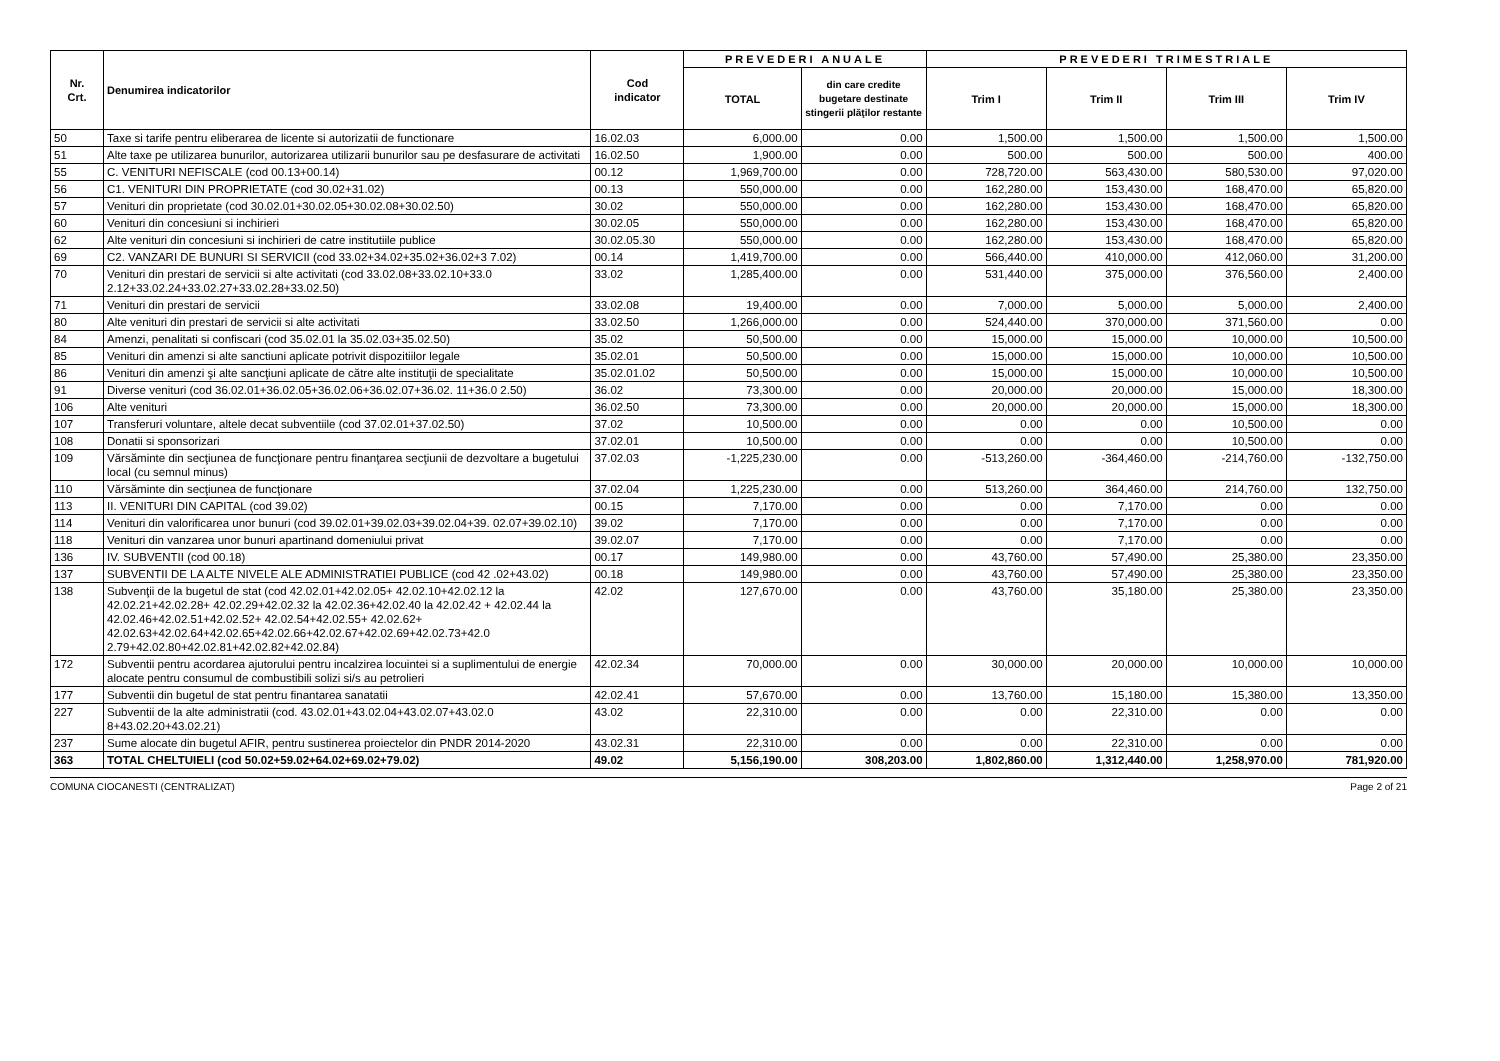| Nr. Crt. | Denumirea indicatorilor | Cod indicator | PREVEDERI ANUALE | | PREVEDERI TRIMESTRIALE | | | |
| --- | --- | --- | --- | --- | --- | --- | --- | --- |
| | | | TOTAL | din care credite bugetare destinate stingerii plăţilor restante | Trim I | Trim II | Trim III | Trim IV |
| 50 | Taxe si tarife pentru eliberarea de licente si autorizatii de functionare | 16.02.03 | 6,000.00 | 0.00 | 1,500.00 | 1,500.00 | 1,500.00 | 1,500.00 |
| 51 | Alte taxe pe utilizarea bunurilor, autorizarea utilizarii bunurilor sau pe desfasurare de activitati | 16.02.50 | 1,900.00 | 0.00 | 500.00 | 500.00 | 500.00 | 400.00 |
| 55 | C. VENITURI NEFISCALE (cod 00.13+00.14) | 00.12 | 1,969,700.00 | 0.00 | 728,720.00 | 563,430.00 | 580,530.00 | 97,020.00 |
| 56 | C1. VENITURI DIN PROPRIETATE (cod 30.02+31.02) | 00.13 | 550,000.00 | 0.00 | 162,280.00 | 153,430.00 | 168,470.00 | 65,820.00 |
| 57 | Venituri din proprietate (cod 30.02.01+30.02.05+30.02.08+30.02.50) | 30.02 | 550,000.00 | 0.00 | 162,280.00 | 153,430.00 | 168,470.00 | 65,820.00 |
| 60 | Venituri din concesiuni si inchirieri | 30.02.05 | 550,000.00 | 0.00 | 162,280.00 | 153,430.00 | 168,470.00 | 65,820.00 |
| 62 | Alte venituri din concesiuni si inchirieri de catre institutiile publice | 30.02.05.30 | 550,000.00 | 0.00 | 162,280.00 | 153,430.00 | 168,470.00 | 65,820.00 |
| 69 | C2. VANZARI DE BUNURI SI SERVICII (cod 33.02+34.02+35.02+36.02+3 7.02) | 00.14 | 1,419,700.00 | 0.00 | 566,440.00 | 410,000.00 | 412,060.00 | 31,200.00 |
| 70 | Venituri din prestari de servicii si alte activitati (cod 33.02.08+33.02.10+33.0 2.12+33.02.24+33.02.27+33.02.28+33.02.50) | 33.02 | 1,285,400.00 | 0.00 | 531,440.00 | 375,000.00 | 376,560.00 | 2,400.00 |
| 71 | Venituri din prestari de servicii | 33.02.08 | 19,400.00 | 0.00 | 7,000.00 | 5,000.00 | 5,000.00 | 2,400.00 |
| 80 | Alte venituri din prestari de servicii si alte activitati | 33.02.50 | 1,266,000.00 | 0.00 | 524,440.00 | 370,000.00 | 371,560.00 | 0.00 |
| 84 | Amenzi, penalitati si confiscari (cod 35.02.01 la 35.02.03+35.02.50) | 35.02 | 50,500.00 | 0.00 | 15,000.00 | 15,000.00 | 10,000.00 | 10,500.00 |
| 85 | Venituri din amenzi si alte sanctiuni aplicate potrivit dispozitiilor legale | 35.02.01 | 50,500.00 | 0.00 | 15,000.00 | 15,000.00 | 10,000.00 | 10,500.00 |
| 86 | Venituri din amenzi şi alte sancţiuni aplicate de către alte instituţii de specialitate | 35.02.01.02 | 50,500.00 | 0.00 | 15,000.00 | 15,000.00 | 10,000.00 | 10,500.00 |
| 91 | Diverse venituri (cod 36.02.01+36.02.05+36.02.06+36.02.07+36.02. 11+36.0 2.50) | 36.02 | 73,300.00 | 0.00 | 20,000.00 | 20,000.00 | 15,000.00 | 18,300.00 |
| 106 | Alte venituri | 36.02.50 | 73,300.00 | 0.00 | 20,000.00 | 20,000.00 | 15,000.00 | 18,300.00 |
| 107 | Transferuri voluntare, altele decat subventiile (cod 37.02.01+37.02.50) | 37.02 | 10,500.00 | 0.00 | 0.00 | 0.00 | 10,500.00 | 0.00 |
| 108 | Donatii si sponsorizari | 37.02.01 | 10,500.00 | 0.00 | 0.00 | 0.00 | 10,500.00 | 0.00 |
| 109 | Vărsăminte din secţiunea de funcţionare pentru finanţarea secţiunii de dezvoltare a bugetului local (cu semnul minus) | 37.02.03 | -1,225,230.00 | 0.00 | -513,260.00 | -364,460.00 | -214,760.00 | -132,750.00 |
| 110 | Vărsăminte din secţiunea de funcţionare | 37.02.04 | 1,225,230.00 | 0.00 | 513,260.00 | 364,460.00 | 214,760.00 | 132,750.00 |
| 113 | II. VENITURI DIN CAPITAL (cod 39.02) | 00.15 | 7,170.00 | 0.00 | 0.00 | 7,170.00 | 0.00 | 0.00 |
| 114 | Venituri din valorificarea unor bunuri (cod 39.02.01+39.02.03+39.02.04+39. 02.07+39.02.10) | 39.02 | 7,170.00 | 0.00 | 0.00 | 7,170.00 | 0.00 | 0.00 |
| 118 | Venituri din vanzarea unor bunuri apartinand domeniului privat | 39.02.07 | 7,170.00 | 0.00 | 0.00 | 7,170.00 | 0.00 | 0.00 |
| 136 | IV. SUBVENTII (cod 00.18) | 00.17 | 149,980.00 | 0.00 | 43,760.00 | 57,490.00 | 25,380.00 | 23,350.00 |
| 137 | SUBVENTII DE LA ALTE NIVELE ALE ADMINISTRATIEI PUBLICE (cod 42 .02+43.02) | 00.18 | 149,980.00 | 0.00 | 43,760.00 | 57,490.00 | 25,380.00 | 23,350.00 |
| 138 | Subvenţii de la bugetul de stat (cod 42.02.01+42.02.05+ 42.02.10+42.02.12 la 42.02.21+42.02.28+ 42.02.29+42.02.32 la 42.02.36+42.02.40 la 42.02.42 + 42.02.44 la 42.02.46+42.02.51+42.02.52+ 42.02.54+42.02.55+ 42.02.62+ 42.02.63+42.02.64+42.02.65+42.02.66+42.02.67+42.02.69+42.02.73+42.0 2.79+42.02.80+42.02.81+42.02.82+42.02.84) | 42.02 | 127,670.00 | 0.00 | 43,760.00 | 35,180.00 | 25,380.00 | 23,350.00 |
| 172 | Subventii pentru acordarea ajutorului pentru incalzirea locuintei si a suplimentului de energie alocate pentru consumul de combustibili solizi si/s au petrolieri | 42.02.34 | 70,000.00 | 0.00 | 30,000.00 | 20,000.00 | 10,000.00 | 10,000.00 |
| 177 | Subventii din bugetul de stat pentru finantarea sanatatii | 42.02.41 | 57,670.00 | 0.00 | 13,760.00 | 15,180.00 | 15,380.00 | 13,350.00 |
| 227 | Subventii de la alte administratii (cod. 43.02.01+43.02.04+43.02.07+43.02.0 8+43.02.20+43.02.21) | 43.02 | 22,310.00 | 0.00 | 0.00 | 22,310.00 | 0.00 | 0.00 |
| 237 | Sume alocate din bugetul AFIR, pentru sustinerea proiectelor din PNDR 2014-2020 | 43.02.31 | 22,310.00 | 0.00 | 0.00 | 22,310.00 | 0.00 | 0.00 |
| 363 | TOTAL CHELTUIELI (cod 50.02+59.02+64.02+69.02+79.02) | 49.02 | 5,156,190.00 | 308,203.00 | 1,802,860.00 | 1,312,440.00 | 1,258,970.00 | 781,920.00 |
COMUNA CIOCANESTI (CENTRALIZAT) Page 2 of 21